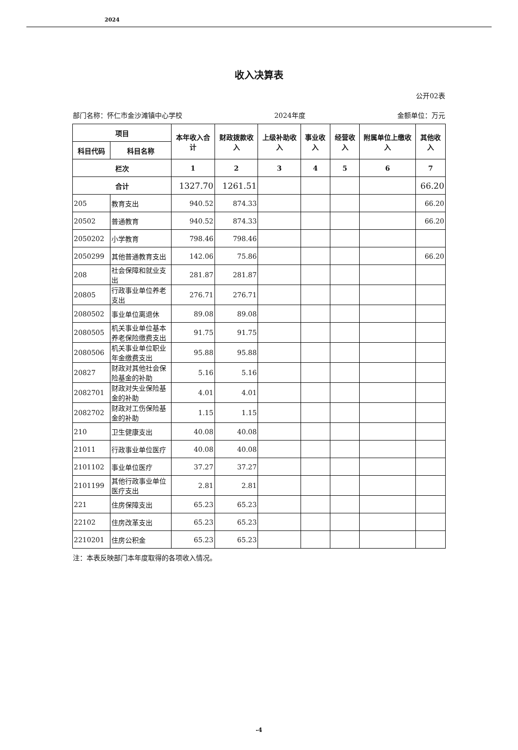2024
收入决算表
公开02表
部门名称：怀仁市金沙滩镇中心学校 2024年度 金额单位：万元
| 项目 | | 本年收入合计 | 财政拨款收入 | 上级补助收入 | 事业收入 | 经营收入 | 附属单位上缴收入 | 其他收入 |
| --- | --- | --- | --- | --- | --- | --- | --- | --- |
| 科目代码 | 科目名称 | | | | | | | |
| 栏次 | | 1 | 2 | 3 | 4 | 5 | 6 | 7 |
| 合计 | | 1327.70 | 1261.51 | | | | | 66.20 |
| 205 | 教育支出 | 940.52 | 874.33 | | | | | 66.20 |
| 20502 | 普通教育 | 940.52 | 874.33 | | | | | 66.20 |
| 2050202 | 小学教育 | 798.46 | 798.46 | | | | | |
| 2050299 | 其他普通教育支出 | 142.06 | 75.86 | | | | | 66.20 |
| 208 | 社会保障和就业支出 | 281.87 | 281.87 | | | | | |
| 20805 | 行政事业单位养老支出 | 276.71 | 276.71 | | | | | |
| 2080502 | 事业单位离退休 | 89.08 | 89.08 | | | | | |
| 2080505 | 机关事业单位基本养老保险缴费支出 | 91.75 | 91.75 | | | | | |
| 2080506 | 机关事业单位职业年金缴费支出 | 95.88 | 95.88 | | | | | |
| 20827 | 财政对其他社会保险基金的补助 | 5.16 | 5.16 | | | | | |
| 2082701 | 财政对失业保险基金的补助 | 4.01 | 4.01 | | | | | |
| 2082702 | 财政对工伤保险基金的补助 | 1.15 | 1.15 | | | | | |
| 210 | 卫生健康支出 | 40.08 | 40.08 | | | | | |
| 21011 | 行政事业单位医疗 | 40.08 | 40.08 | | | | | |
| 2101102 | 事业单位医疗 | 37.27 | 37.27 | | | | | |
| 2101199 | 其他行政事业单位医疗支出 | 2.81 | 2.81 | | | | | |
| 221 | 住房保障支出 | 65.23 | 65.23 | | | | | |
| 22102 | 住房改革支出 | 65.23 | 65.23 | | | | | |
| 2210201 | 住房公积金 | 65.23 | 65.23 | | | | | |
注：本表反映部门本年度取得的各项收入情况。
-4